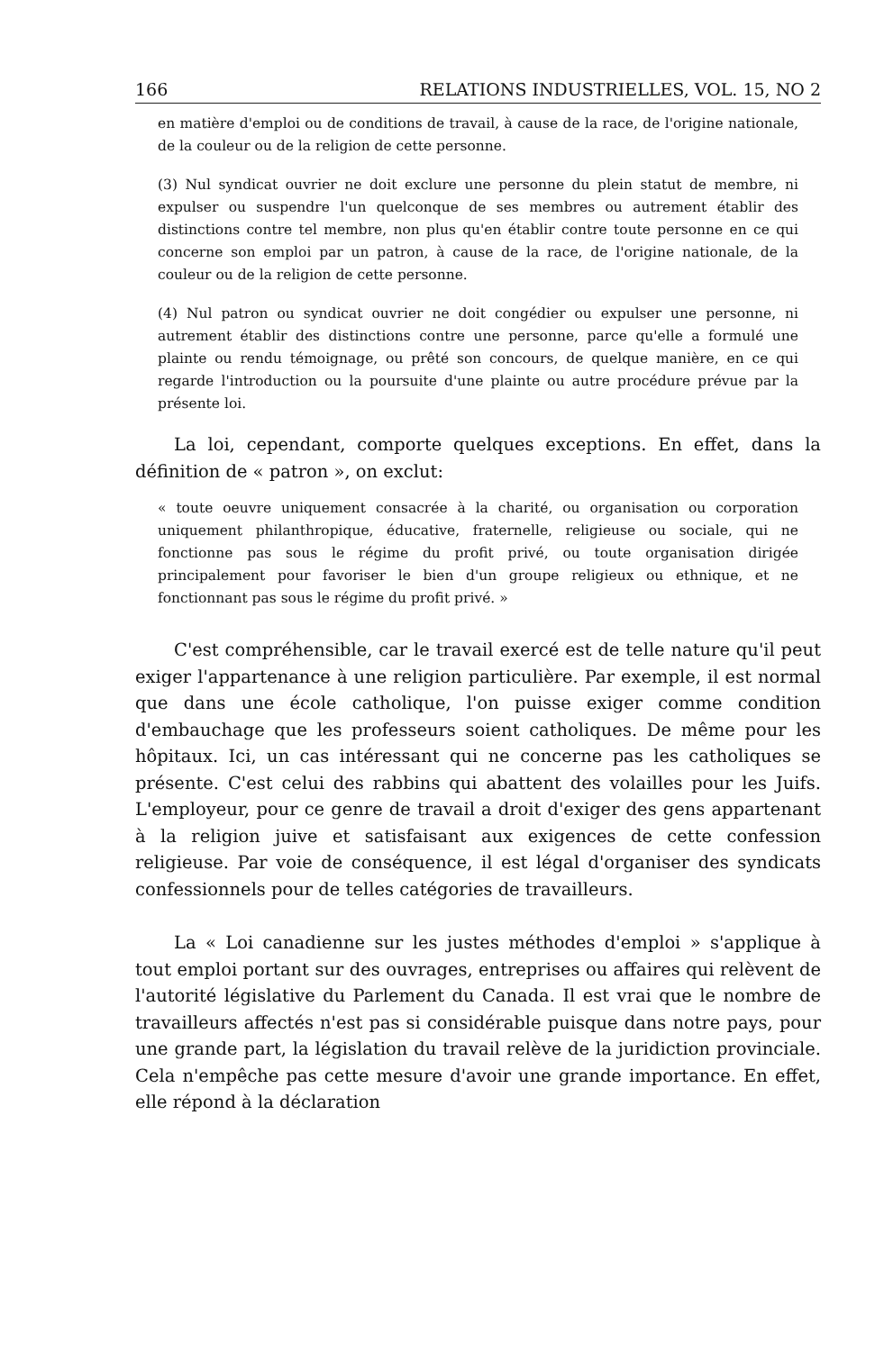166 RELATIONS INDUSTRIELLES, VOL. 15, NO 2
en matière d'emploi ou de conditions de travail, à cause de la race, de l'origine nationale, de la couleur ou de la religion de cette personne.
(3) Nul syndicat ouvrier ne doit exclure une personne du plein statut de membre, ni expulser ou suspendre l'un quelconque de ses membres ou autrement établir des distinctions contre tel membre, non plus qu'en établir contre toute personne en ce qui concerne son emploi par un patron, à cause de la race, de l'origine nationale, de la couleur ou de la religion de cette personne.
(4) Nul patron ou syndicat ouvrier ne doit congédier ou expulser une personne, ni autrement établir des distinctions contre une personne, parce qu'elle a formulé une plainte ou rendu témoignage, ou prêté son concours, de quelque manière, en ce qui regarde l'introduction ou la poursuite d'une plainte ou autre procédure prévue par la présente loi.
La loi, cependant, comporte quelques exceptions. En effet, dans la définition de « patron », on exclut:
« toute oeuvre uniquement consacrée à la charité, ou organisation ou corporation uniquement philanthropique, éducative, fraternelle, religieuse ou sociale, qui ne fonctionne pas sous le régime du profit privé, ou toute organisation dirigée principalement pour favoriser le bien d'un groupe religieux ou ethnique, et ne fonctionnant pas sous le régime du profit privé. »
C'est compréhensible, car le travail exercé est de telle nature qu'il peut exiger l'appartenance à une religion particulière. Par exemple, il est normal que dans une école catholique, l'on puisse exiger comme condition d'embauchage que les professeurs soient catholiques. De même pour les hôpitaux. Ici, un cas intéressant qui ne concerne pas les catholiques se présente. C'est celui des rabbins qui abattent des volailles pour les Juifs. L'employeur, pour ce genre de travail a droit d'exiger des gens appartenant à la religion juive et satisfaisant aux exigences de cette confession religieuse. Par voie de conséquence, il est légal d'organiser des syndicats confessionnels pour de telles catégories de travailleurs.
La « Loi canadienne sur les justes méthodes d'emploi » s'applique à tout emploi portant sur des ouvrages, entreprises ou affaires qui relèvent de l'autorité législative du Parlement du Canada. Il est vrai que le nombre de travailleurs affectés n'est pas si considérable puisque dans notre pays, pour une grande part, la législation du travail relève de la juridiction provinciale. Cela n'empêche pas cette mesure d'avoir une grande importance. En effet, elle répond à la déclaration